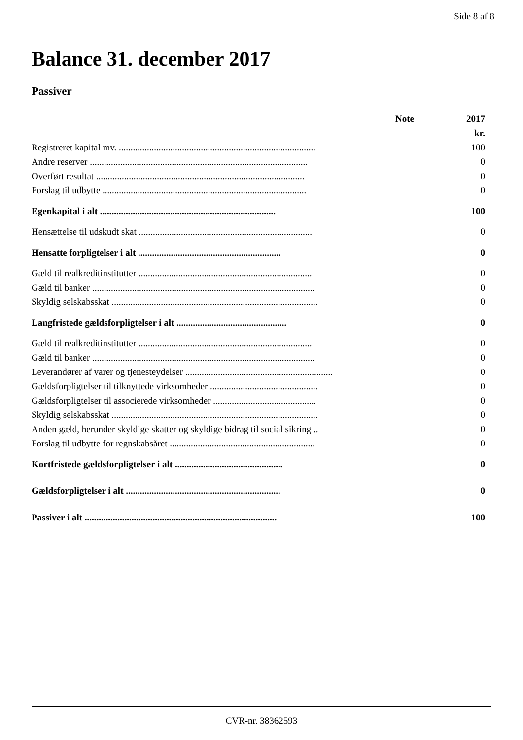Side 8 af 8
Balance 31. december 2017
Passiver
| | Note | 2017 |
| --- | --- | --- |
| | | kr. |
| Registreret kapital mv. .................................................................................... | | 100 |
| Andre reserver ............................................................................................. | | 0 |
| Overført resultat ......................................................................................... | | 0 |
| Forslag til udbytte ....................................................................................... | | 0 |
| Egenkapital i alt ........................................................................... | | 100 |
| Hensættelse til udskudt skat .......................................................................... | | 0 |
| Hensatte forpligtelser i alt ............................................................. | | 0 |
| Gæld til realkreditinstitutter .......................................................................... | | 0 |
| Gæld til banker ............................................................................................... | | 0 |
| Skyldig selskabsskat ........................................................................................ | | 0 |
| Langfristede gældsforpligtelser i alt ............................................... | | 0 |
| Gæld til realkreditinstitutter .......................................................................... | | 0 |
| Gæld til banker ............................................................................................... | | 0 |
| Leverandører af varer og tjenesteydelser ............................................................... | | 0 |
| Gældsforpligtelser til tilknyttede virksomheder .............................................. | | 0 |
| Gældsforpligtelser til associerede virksomheder ............................................ | | 0 |
| Skyldig selskabsskat ........................................................................................ | | 0 |
| Anden gæld, herunder skyldige skatter og skyldige bidrag til social sikring .. | | 0 |
| Forslag til udbytte for regnskabsåret .............................................................. | | 0 |
| Kortfristede gældsforpligtelser i alt .............................................. | | 0 |
| Gældsforpligtelser i alt .................................................................. | | 0 |
| Passiver i alt .................................................................................. | | 100 |
CVR-nr. 38362593